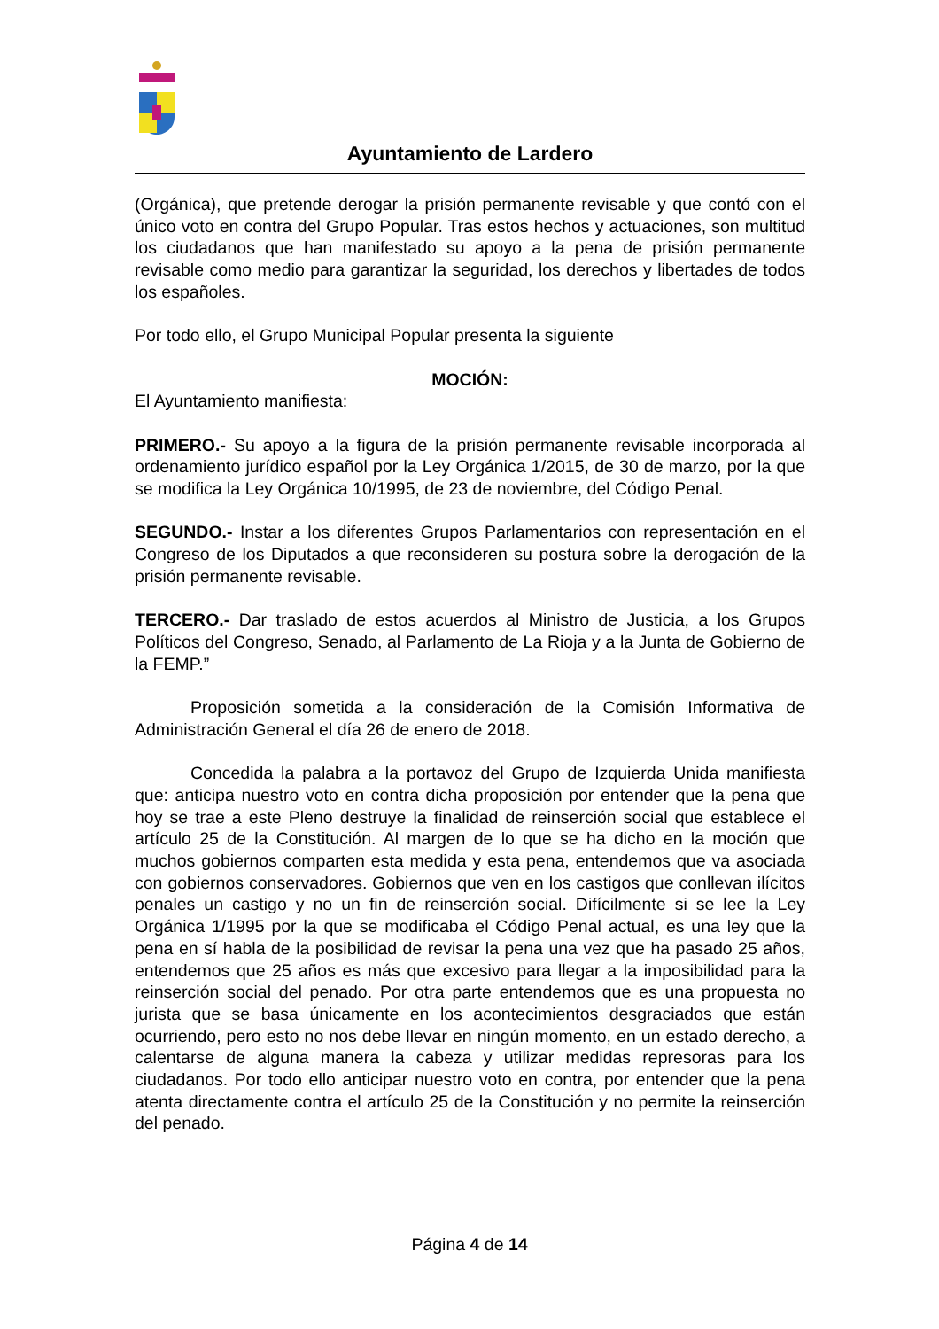Ayuntamiento de Lardero
(Orgánica), que pretende derogar la prisión permanente revisable y que contó con el único voto en contra del Grupo Popular. Tras estos hechos y actuaciones, son multitud los ciudadanos que han manifestado su apoyo a la pena de prisión permanente revisable como medio para garantizar la seguridad, los derechos y libertades de todos los españoles.
Por todo ello, el Grupo Municipal Popular presenta la siguiente
MOCIÓN:
El Ayuntamiento manifiesta:
PRIMERO.- Su apoyo a la figura de la prisión permanente revisable incorporada al ordenamiento jurídico español por la Ley Orgánica 1/2015, de 30 de marzo, por la que se modifica la Ley Orgánica 10/1995, de 23 de noviembre, del Código Penal.
SEGUNDO.- Instar a los diferentes Grupos Parlamentarios con representación en el Congreso de los Diputados a que reconsideren su postura sobre la derogación de la prisión permanente revisable.
TERCERO.- Dar traslado de estos acuerdos al Ministro de Justicia, a los Grupos Políticos del Congreso, Senado, al Parlamento de La Rioja y a la Junta de Gobierno de la FEMP.”
Proposición sometida a la consideración de la Comisión Informativa de Administración General el día 26 de enero de 2018.
Concedida la palabra a la portavoz del Grupo de Izquierda Unida manifiesta que: anticipa nuestro voto en contra dicha proposición por entender que la pena que hoy se trae a este Pleno destruye la finalidad de reinserción social que establece el artículo 25 de la Constitución. Al margen de lo que se ha dicho en la moción que muchos gobiernos comparten esta medida y esta pena, entendemos que va asociada con gobiernos conservadores. Gobiernos que ven en los castigos que conllevan ilícitos penales un castigo y no un fin de reinserción social. Difícilmente si se lee la Ley Orgánica 1/1995 por la que se modificaba el Código Penal actual, es una ley que la pena en sí habla de la posibilidad de revisar la pena una vez que ha pasado 25 años, entendemos que 25 años es más que excesivo para llegar a la imposibilidad para la reinserción social del penado. Por otra parte entendemos que es una propuesta no jurista que se basa únicamente en los acontecimientos desgraciados que están ocurriendo, pero esto no nos debe llevar en ningún momento, en un estado derecho, a calentarse de alguna manera la cabeza y utilizar medidas represoras para los ciudadanos. Por todo ello anticipar nuestro voto en contra, por entender que la pena atenta directamente contra el artículo 25 de la Constitución y no permite la reinserción del penado.
Página 4 de 14